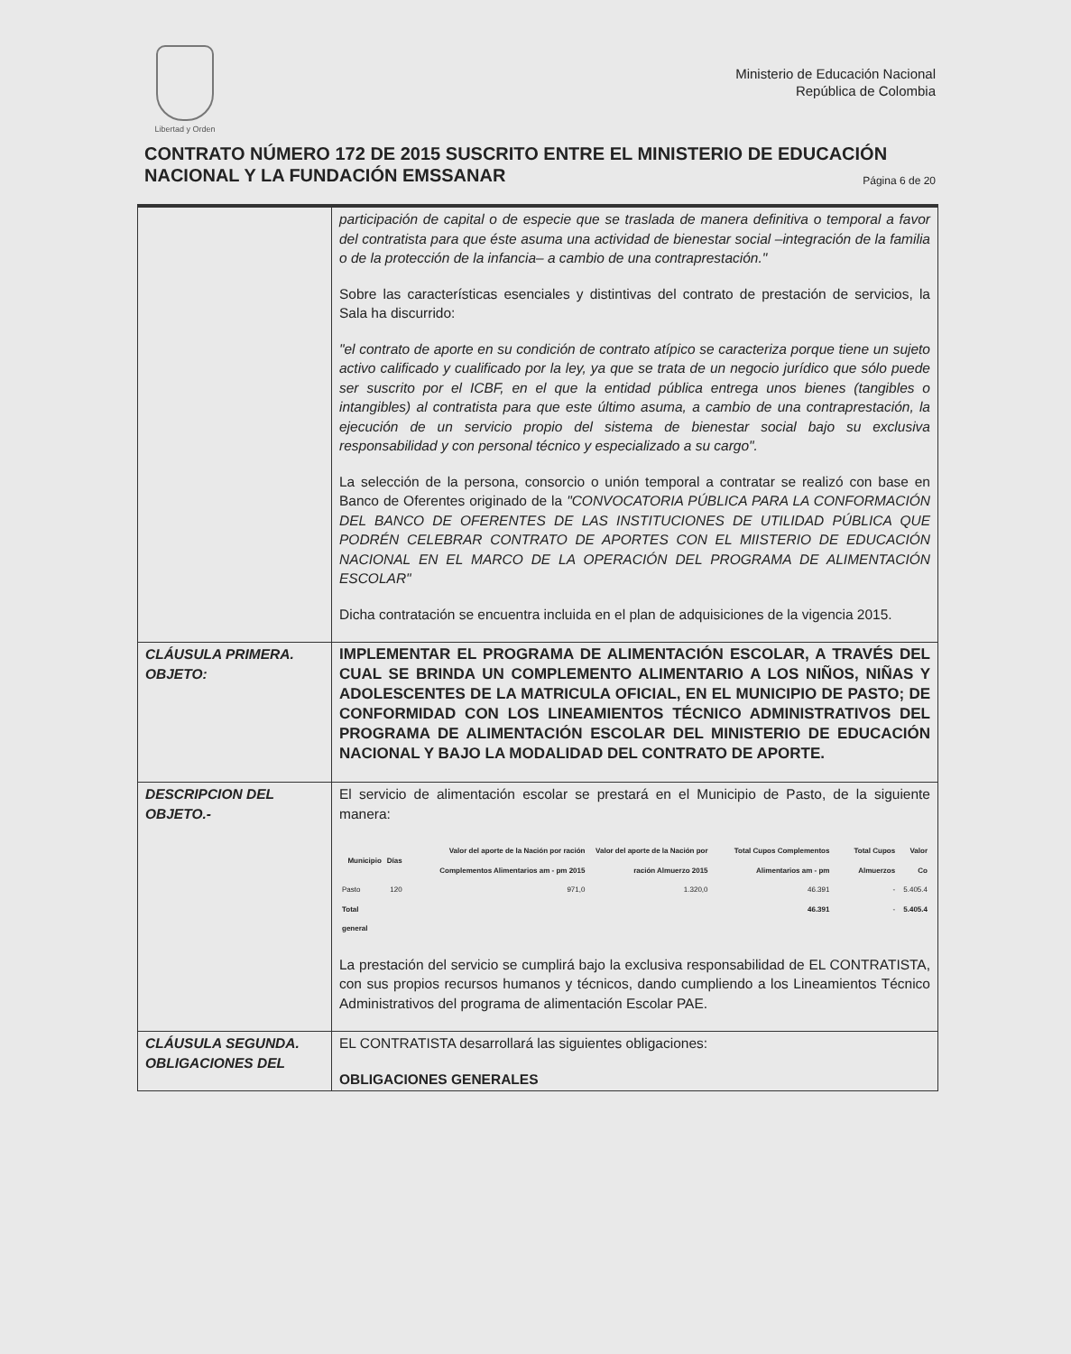Libertad y Orden
Ministerio de Educación Nacional
República de Colombia
CONTRATO NÚMERO 172 DE 2015 SUSCRITO ENTRE EL MINISTERIO DE EDUCACIÓN NACIONAL Y LA FUNDACIÓN EMSSANAR Página 6 de 20
| | participación de capital o de especie que se traslada de manera definitiva o temporal a favor del contratista para que éste asuma una actividad de bienestar social –integración de la familia o de la protección de la infancia– a cambio de una contraprestación." Sobre las características esenciales y distintivas del contrato de prestación de servicios, la Sala ha discurrido: "el contrato de aporte en su condición de contrato atípico se caracteriza porque tiene un sujeto activo calificado y cualificado por la ley, ya que se trata de un negocio jurídico que sólo puede ser suscrito por el ICBF, en el que la entidad pública entrega unos bienes (tangibles o intangibles) al contratista para que este último asuma, a cambio de una contraprestación, la ejecución de un servicio propio del sistema de bienestar social bajo su exclusiva responsabilidad y con personal técnico y especializado a su cargo". La selección de la persona, consorcio o unión temporal a contratar se realizó con base en Banco de Oferentes originado de la "CONVOCATORIA PÚBLICA PARA LA CONFORMACIÓN DEL BANCO DE OFERENTES DE LAS INSTITUCIONES DE UTILIDAD PÚBLICA QUE PODRÉN CELEBRAR CONTRATO DE APORTES CON EL MIISTERIO DE EDUCACIÓN NACIONAL EN EL MARCO DE LA OPERACIÓN DEL PROGRAMA DE ALIMENTACIÓN ESCOLAR" Dicha contratación se encuentra incluida en el plan de adquisiciones de la vigencia 2015. |
| CLÁUSULA PRIMERA. OBJETO: | IMPLEMENTAR EL PROGRAMA DE ALIMENTACIÓN ESCOLAR, A TRAVÉS DEL CUAL SE BRINDA UN COMPLEMENTO ALIMENTARIO A LOS NIÑOS, NIÑAS Y ADOLESCENTES DE LA MATRICULA OFICIAL, EN EL MUNICIPIO DE PASTO; DE CONFORMIDAD CON LOS LINEAMIENTOS TÉCNICO ADMINISTRATIVOS DEL PROGRAMA DE ALIMENTACIÓN ESCOLAR DEL MINISTERIO DE EDUCACIÓN NACIONAL Y BAJO LA MODALIDAD DEL CONTRATO DE APORTE. |
| DESCRIPCION DEL OBJETO.- | El servicio de alimentación escolar se prestará en el Municipio de Pasto, de la siguiente manera: / Municipio / Días / Valor del aporte de la Nación por ración Complementos Alimentarios am - pm 2015 / Valor del aporte de la Nación por ración Almuerzo 2015 / Total Cupos Complementos Alimentarios am - pm / Total Cupos Almuerzos / Valor Co / / --- / --- / --- / --- / --- / --- / --- / / Pasto / 120 / 971,0 / 1.320,0 / 46.391 / - / 5.405.4 / / Total general / / / / 46.391 / - / 5.405.4 / La prestación del servicio se cumplirá bajo la exclusiva responsabilidad de EL CONTRATISTA, con sus propios recursos humanos y técnicos, dando cumpliendo a los Lineamientos Técnico Administrativos del programa de alimentación Escolar PAE. |
| CLÁUSULA SEGUNDA. OBLIGACIONES DEL | EL CONTRATISTA desarrollará las siguientes obligaciones: OBLIGACIONES GENERALES |